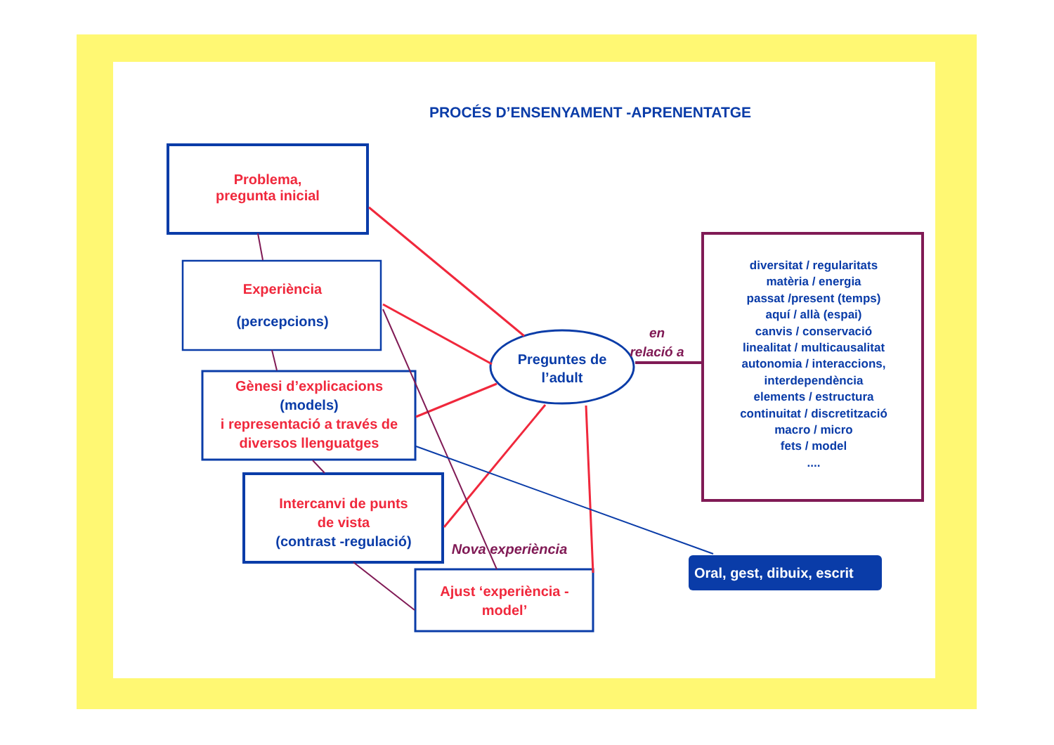PROCÉS D’ENSENYAMENT -APRENENTATGE
Problema,
pregunta inicial
Experiència
(percepcions)
Gènesi d’explicacions
(models)
i representació a través de diversos llenguatges
Intercanvi de punts
de vista
(contrast -regulació)
Ajust ‘experiència - model’
Nova experiència
Preguntes de l’adult
en relació a
diversitat / regularitats
matèria / energia
passat /present (temps)
aquí / allà (espai)
canvis / conservació
linealitat / multicausalitat
autonomia / interaccions,
interdependència
elements / estructura
continuitat / discretització
macro / micro
fets / model
....
Oral, gest, dibuix, escrit